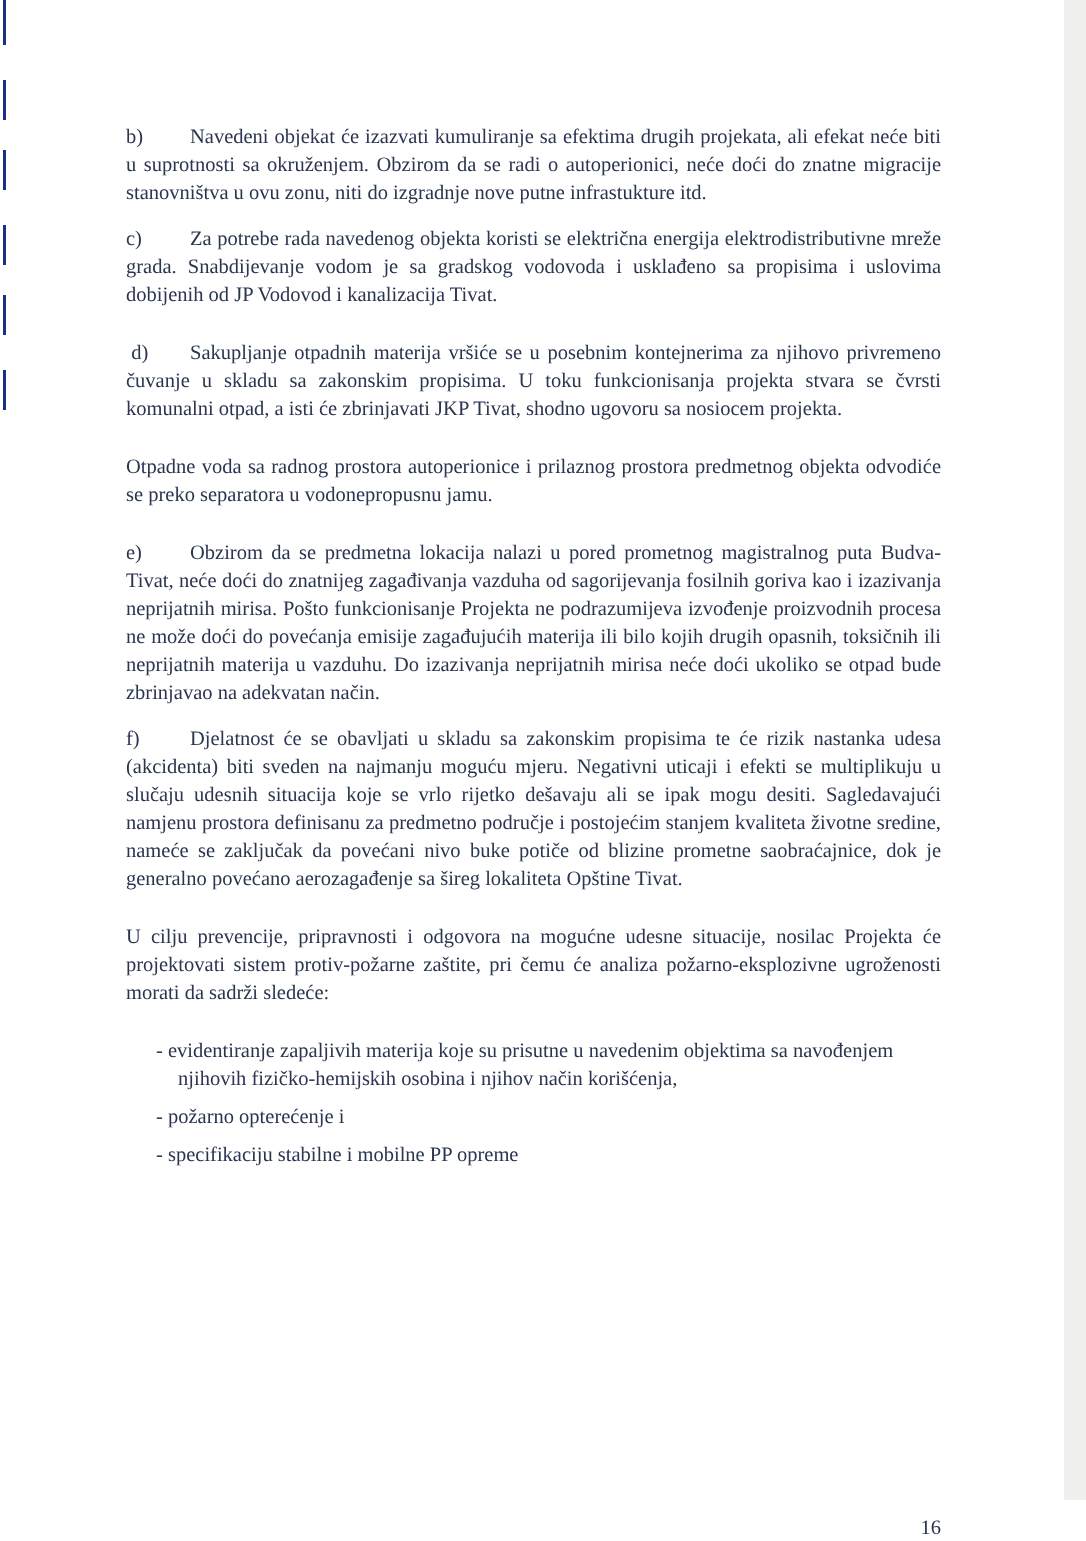b) Navedeni objekat će izazvati kumuliranje sa efektima drugih projekata, ali efekat neće biti u suprotnosti sa okruženjem. Obzirom da se radi o autoperionici, neće doći do znatne migracije stanovništva u ovu zonu, niti do izgradnje nove putne infrastukture itd.
c) Za potrebe rada navedenog objekta koristi se električna energija elektrodistributivne mreže grada. Snabdijevanje vodom je sa gradskog vodovoda i usklađeno sa propisima i uslovima dobijenih od JP Vodovod i kanalizacija Tivat.
d) Sakupljanje otpadnih materija vršiće se u posebnim kontejnerima za njihovo privremeno čuvanje u skladu sa zakonskim propisima. U toku funkcionisanja projekta stvara se čvrsti komunalni otpad, a isti će zbrinjavati JKP Tivat, shodno ugovoru sa nosiocem projekta.
Otpadne voda sa radnog prostora autoperionice i prilaznog prostora predmetnog objekta odvodiće se preko separatora u vodonepropusnu jamu.
e) Obzirom da se predmetna lokacija nalazi u pored prometnog magistralnog puta Budva-Tivat, neće doći do znatnijeg zagađivanja vazduha od sagorijevanja fosilnih goriva kao i izazivanja neprijatnih mirisa. Pošto funkcionisanje Projekta ne podrazumijeva izvođenje proizvodnih procesa ne može doći do povećanja emisije zagađujućih materija ili bilo kojih drugih opasnih, toksičnih ili neprijatnih materija u vazduhu. Do izazivanja neprijatnih mirisa neće doći ukoliko se otpad bude zbrinjavao na adekvatan način.
f) Djelatnost će se obavljati u skladu sa zakonskim propisima te će rizik nastanka udesa (akcidenta) biti sveden na najmanju moguću mjeru. Negativni uticaji i efekti se multiplikuju u slučaju udesnih situacija koje se vrlo rijetko dešavaju ali se ipak mogu desiti. Sagledavajući namjenu prostora definisanu za predmetno područje i postojećim stanjem kvaliteta životne sredine, nameće se zaključak da povećani nivo buke potiče od blizine prometne saobraćajnice, dok je generalno povećano aerozagađenje sa šireg lokaliteta Opštine Tivat.
U cilju prevencije, pripravnosti i odgovora na mogućne udesne situacije, nosilac Projekta će projektovati sistem protiv-požarne zaštite, pri čemu će analiza požarno-eksplozivne ugroženosti morati da sadrži sledeće:
- evidentiranje zapaljivih materija koje su prisutne u navedenim objektima sa navođenjem njihovih fizičko-hemijskih osobina i njihov način korišćenja,
- požarno opterećenje i
- specifikaciju stabilne i mobilne PP opreme
16